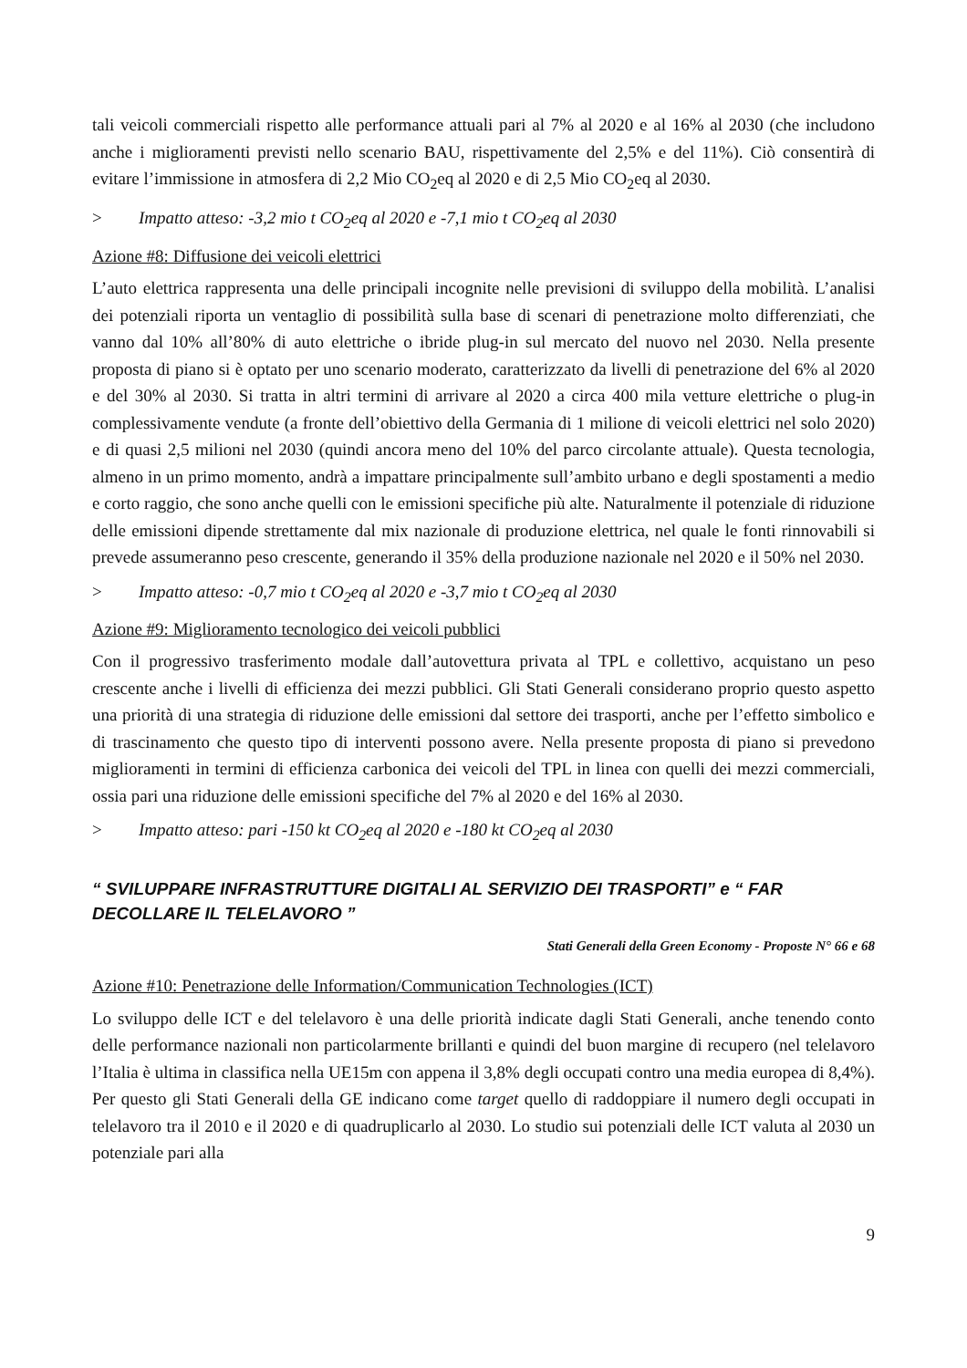tali veicoli commerciali rispetto alle performance attuali pari al 7% al 2020 e al 16% al 2030 (che includono anche i miglioramenti previsti nello scenario BAU, rispettivamente del 2,5% e del 11%). Ciò consentirà di evitare l’immissione in atmosfera di 2,2 Mio CO<sub>2</sub>eq al 2020 e di 2,5 Mio CO<sub>2</sub>eq al 2030.
> Impatto atteso: -3,2 mio t CO<sub>2</sub>eq al 2020 e -7,1 mio t CO<sub>2</sub>eq al 2030
Azione #8: Diffusione dei veicoli elettrici
L’auto elettrica rappresenta una delle principali incognite nelle previsioni di sviluppo della mobilità. L’analisi dei potenziali riporta un ventaglio di possibilità sulla base di scenari di penetrazione molto differenziati, che vanno dal 10% all’80% di auto elettriche o ibride plug-in sul mercato del nuovo nel 2030. Nella presente proposta di piano si è optato per uno scenario moderato, caratterizzato da livelli di penetrazione del 6% al 2020 e del 30% al 2030. Si tratta in altri termini di arrivare al 2020 a circa 400 mila vetture elettriche o plug-in complessivamente vendute (a fronte dell’obiettivo della Germania di 1 milione di veicoli elettrici nel solo 2020) e di quasi 2,5 milioni nel 2030 (quindi ancora meno del 10% del parco circolante attuale). Questa tecnologia, almeno in un primo momento, andrà a impattare principalmente sull’ambito urbano e degli spostamenti a medio e corto raggio, che sono anche quelli con le emissioni specifiche più alte. Naturalmente il potenziale di riduzione delle emissioni dipende strettamente dal mix nazionale di produzione elettrica, nel quale le fonti rinnovabili si prevede assumeranno peso crescente, generando il 35% della produzione nazionale nel 2020 e il 50% nel 2030.
> Impatto atteso: -0,7 mio t CO<sub>2</sub>eq al 2020 e -3,7 mio t CO<sub>2</sub>eq al 2030
Azione #9: Miglioramento tecnologico dei veicoli pubblici
Con il progressivo trasferimento modale dall’autovettura privata al TPL e collettivo, acquistano un peso crescente anche i livelli di efficienza dei mezzi pubblici. Gli Stati Generali considerano proprio questo aspetto una priorità di una strategia di riduzione delle emissioni dal settore dei trasporti, anche per l’effetto simbolico e di trascinamento che questo tipo di interventi possono avere. Nella presente proposta di piano si prevedono miglioramenti in termini di efficienza carbonica dei veicoli del TPL in linea con quelli dei mezzi commerciali, ossia pari una riduzione delle emissioni specifiche del 7% al 2020 e del 16% al 2030.
> Impatto atteso: pari -150 kt CO<sub>2</sub>eq al 2020 e -180 kt CO<sub>2</sub>eq al 2030
“ SVILUPPARE INFRASTRUTTURE DIGITALI AL SERVIZIO DEI TRASPORTI” e “ FAR DECOLLARE IL TELELAVORO ”
Stati Generali della Green Economy - Proposte N° 66 e 68
Azione #10: Penetrazione delle Information/Communication Technologies (ICT)
Lo sviluppo delle ICT e del telelavoro è una delle priorità indicate dagli Stati Generali, anche tenendo conto delle performance nazionali non particolarmente brillanti e quindi del buon margine di recupero (nel telelavoro l’Italia è ultima in classifica nella UE15m con appena il 3,8% degli occupati contro una media europea di 8,4%). Per questo gli Stati Generali della GE indicano come target quello di raddoppiare il numero degli occupati in telelavoro tra il 2010 e il 2020 e di quadruplicarlo al 2030. Lo studio sui potenziali delle ICT valuta al 2030 un potenziale pari alla
9